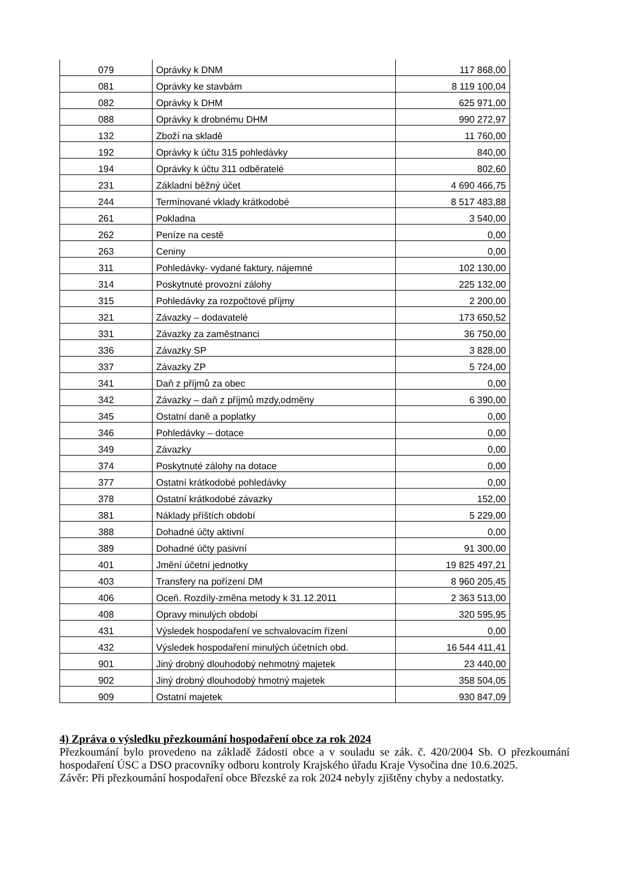| 079 | Oprávky k DNM | 117 868,00 |
| 081 | Oprávky ke stavbám | 8 119 100,04 |
| 082 | Oprávky k DHM | 625 971,00 |
| 088 | Oprávky k drobnému DHM | 990 272,97 |
| 132 | Zboží na skladě | 11 760,00 |
| 192 | Oprávky k účtu 315 pohledávky | 840,00 |
| 194 | Oprávky k účtu 311 odběratelé | 802,60 |
| 231 | Základní běžný účet | 4 690 466,75 |
| 244 | Termínované vklady krátkodobé | 8 517 483,88 |
| 261 | Pokladna | 3 540,00 |
| 262 | Peníze na cestě | 0,00 |
| 263 | Ceniny | 0,00 |
| 311 | Pohledávky- vydané faktury, nájemné | 102 130,00 |
| 314 | Poskytnuté provozní zálohy | 225 132,00 |
| 315 | Pohledávky za rozpočtové příjmy | 2 200,00 |
| 321 | Závazky – dodavatelé | 173 650,52 |
| 331 | Závazky za zaměstnanci | 36 750,00 |
| 336 | Závazky SP | 3 828,00 |
| 337 | Závazky ZP | 5 724,00 |
| 341 | Daň z příjmů za obec | 0,00 |
| 342 | Závazky – daň z příjmů mzdy,odměny | 6 390,00 |
| 345 | Ostatní daně a poplatky | 0,00 |
| 346 | Pohledávky – dotace | 0,00 |
| 349 | Závazky | 0,00 |
| 374 | Poskytnuté zálohy na dotace | 0,00 |
| 377 | Ostatní krátkodobé pohledávky | 0,00 |
| 378 | Ostatní krátkodobé závazky | 152,00 |
| 381 | Náklady příštích období | 5 229,00 |
| 388 | Dohadné účty aktivní | 0,00 |
| 389 | Dohadné účty pasivní | 91 300,00 |
| 401 | Jmění účetní jednotky | 19 825 497,21 |
| 403 | Transfery na pořízení DM | 8 960 205,45 |
| 406 | Oceň. Rozdíly-změna metody k 31.12.2011 | 2 363 513,00 |
| 408 | Opravy minulých období | 320 595,95 |
| 431 | Výsledek hospodaření ve schvalovacím řízení | 0,00 |
| 432 | Výsledek hospodaření minulých účetních obd. | 16 544 411,41 |
| 901 | Jiný drobný dlouhodobý nehmotný majetek | 23 440,00 |
| 902 | Jiný drobný dlouhodobý hmotný majetek | 358 504,05 |
| 909 | Ostatní majetek | 930 847,09 |
4) Zpráva o výsledku přezkoumání hospodaření obce za rok 2024
Přezkoumání bylo provedeno na základě žádosti obce a v souladu se zák. č. 420/2004 Sb. O přezkoumání hospodaření ÚSC a DSO pracovníky odboru kontroly Krajského úřadu Kraje Vysočina dne 10.6.2025.
Závěr: Při přezkoumání hospodaření obce Březské za rok 2024 nebyly zjištěny chyby a nedostatky.